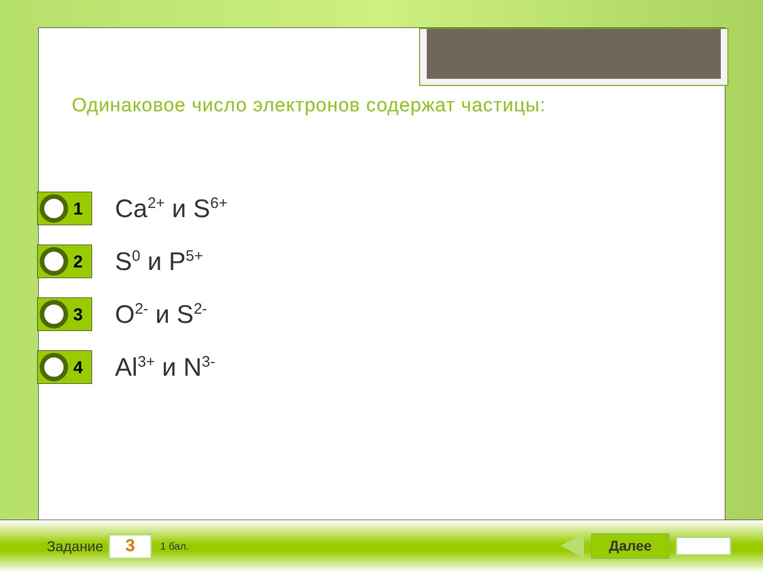Одинаковое число электронов содержат частицы:
1
Ca<sup>2+</sup> и S<sup>6+</sup>
2
S<sup>0</sup> и P<sup>5+</sup>
3
O<sup>2-</sup> и S<sup>2-</sup>
4
Al<sup>3+</sup> и N<sup>3-</sup>
Задание
3
1 бал.
Далее